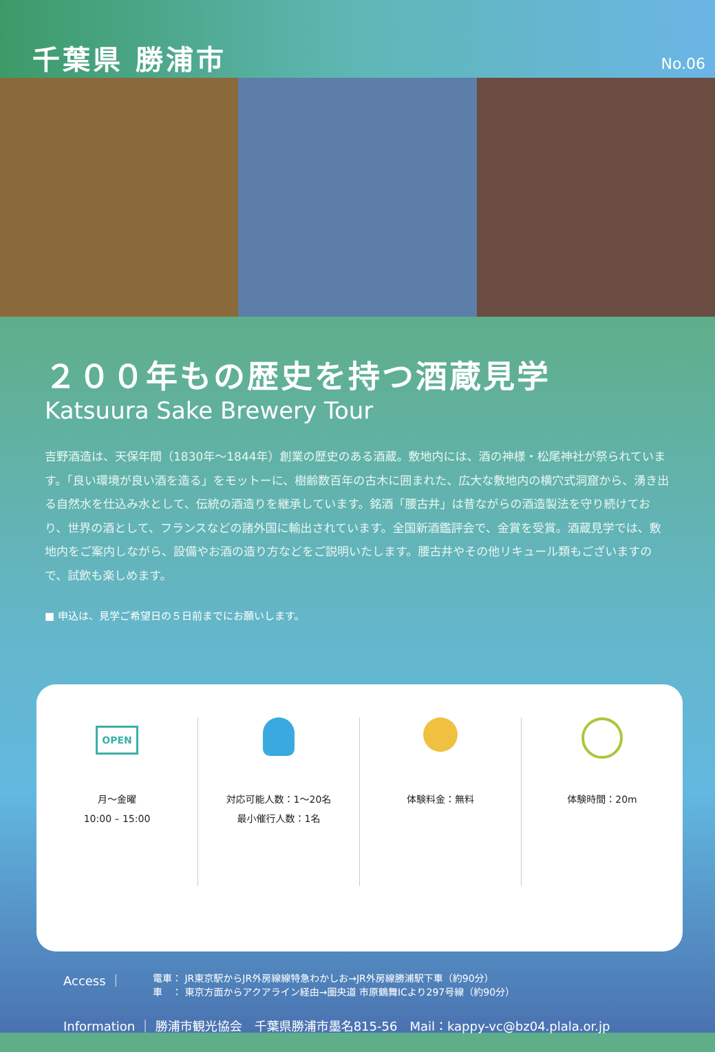千葉県 勝浦市
No.06
２００年もの歴史を持つ酒蔵見学
Katsuura Sake Brewery Tour
吉野酒造は、天保年間（1830年～1844年）創業の歴史のある酒蔵。敷地内には、酒の神様・松尾神社が祭られています。「良い環境が良い酒を造る」をモットーに、樹齢数百年の古木に囲まれた、広大な敷地内の横穴式洞窟から、湧き出る自然水を仕込み水として、伝統の酒造りを継承しています。銘酒「腰古井」は昔ながらの酒造製法を守り続けており、世界の酒として、フランスなどの諸外国に輸出されています。全国新酒鑑評会で、金賞を受賞。酒蔵見学では、敷地内をご案内しながら、設備やお酒の造り方などをご説明いたします。腰古井やその他リキュール類もございますので、試飲も楽しめます。
■ 申込は、見学ご希望日の５日前までにお願いします。
OPEN
月～金曜
10:00 – 15:00
対応可能人数：1～20名
最小催行人数：1名
体験料金：無料 体験時間：20m
Access ｜
電車： JR東京駅からJR外房線線特急わかしお→JR外房線勝浦駅下車（約90分）
車　： 東京方面からアクアライン経由→圏央道 市原鶴舞ICより297号線（約90分）
Information ｜ 勝浦市観光協会　千葉県勝浦市墨名815-56　Mail：kappy-vc@bz04.plala.or.jp